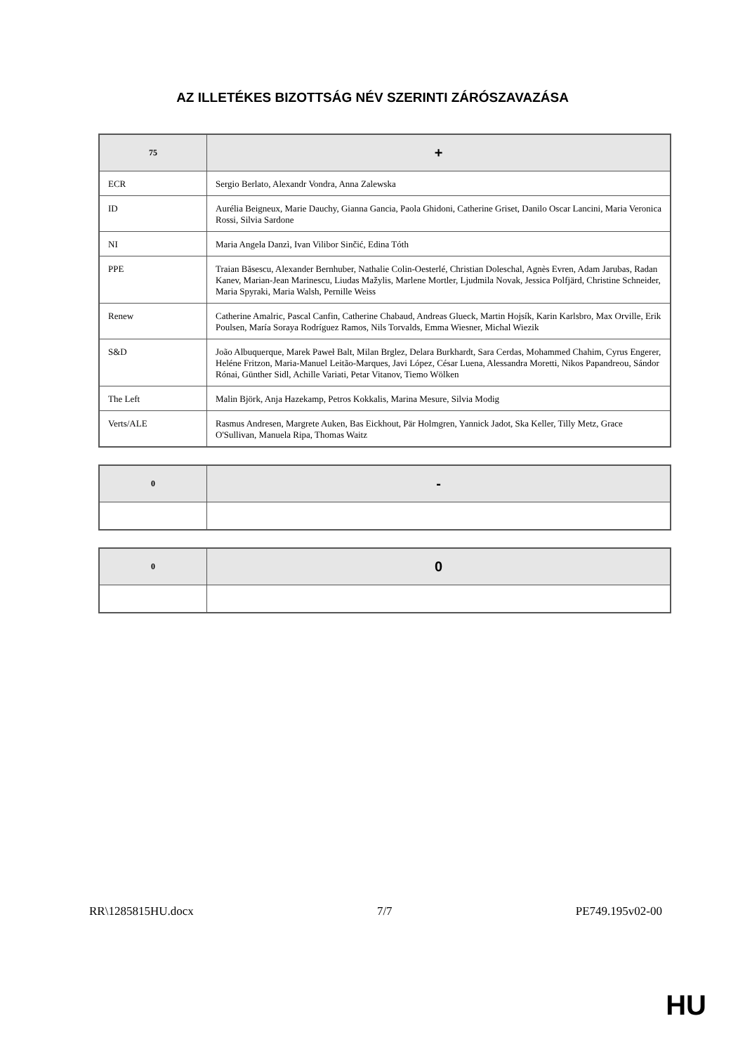AZ ILLETÉKES BIZOTTSÁG NÉV SZERINTI ZÁRÓSZAVAZÁSA
| 75 | + |
| --- | --- |
| ECR | Sergio Berlato, Alexandr Vondra, Anna Zalewska |
| ID | Aurélia Beigneux, Marie Dauchy, Gianna Gancia, Paola Ghidoni, Catherine Griset, Danilo Oscar Lancini, Maria Veronica Rossi, Silvia Sardone |
| NI | Maria Angela Danzì, Ivan Vilibor Sinčić, Edina Tóth |
| PPE | Traian Băsescu, Alexander Bernhuber, Nathalie Colin-Oesterlé, Christian Doleschal, Agnès Evren, Adam Jarubas, Radan Kanev, Marian-Jean Marinescu, Liudas Mažylis, Marlene Mortler, Ljudmila Novak, Jessica Polfjärd, Christine Schneider, Maria Spyraki, Maria Walsh, Pernille Weiss |
| Renew | Catherine Amalric, Pascal Canfin, Catherine Chabaud, Andreas Glueck, Martin Hojsík, Karin Karlsbro, Max Orville, Erik Poulsen, María Soraya Rodríguez Ramos, Nils Torvalds, Emma Wiesner, Michal Wiezik |
| S&D | João Albuquerque, Marek Paweł Balt, Milan Brglez, Delara Burkhardt, Sara Cerdas, Mohammed Chahim, Cyrus Engerer, Heléne Fritzon, Maria-Manuel Leitão-Marques, Javi López, César Luena, Alessandra Moretti, Nikos Papandreou, Sándor Rónai, Günther Sidl, Achille Variati, Petar Vitanov, Tiemo Wölken |
| The Left | Malin Björk, Anja Hazekamp, Petros Kokkalis, Marina Mesure, Silvia Modig |
| Verts/ALE | Rasmus Andresen, Margrete Auken, Bas Eickhout, Pär Holmgren, Yannick Jadot, Ska Keller, Tilly Metz, Grace O'Sullivan, Manuela Ripa, Thomas Waitz |
| 0 | - |
| --- | --- |
| 0 | 0 |
| --- | --- |
RR\1285815HU.docx 7/7 PE749.195v02-00
HU